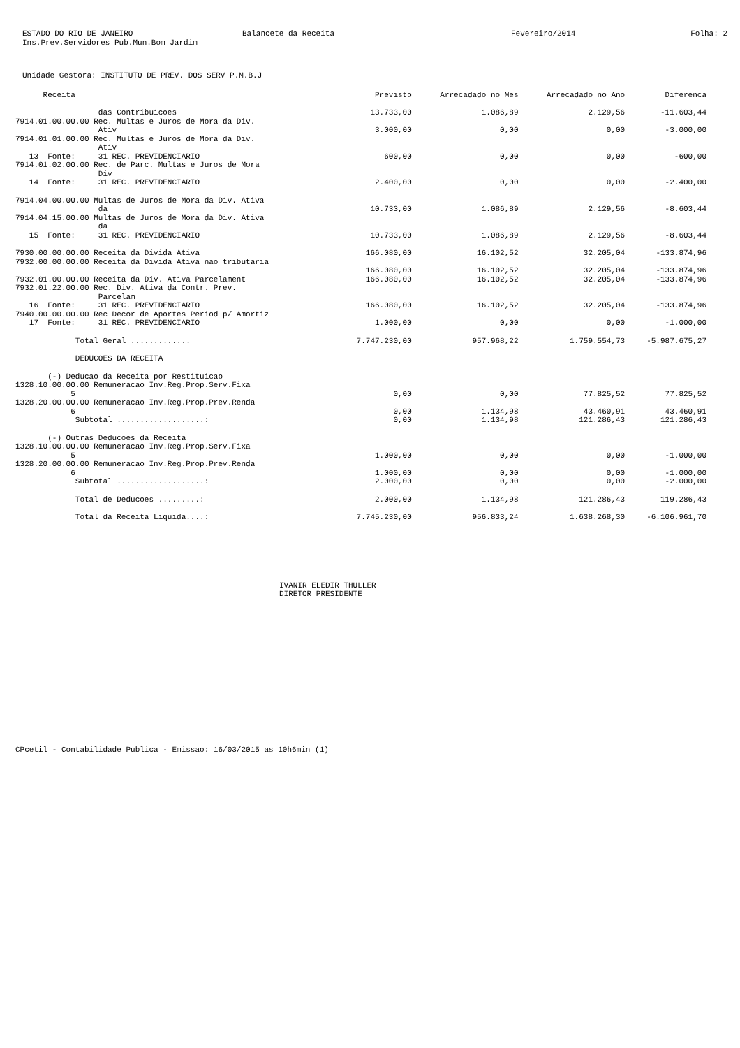ESTADO DO RIO DE JANEIRO
Ins.Prev.Servidores Pub.Mun.Bom Jardim
Balancete da Receita
Fevereiro/2014
Folha: 2
Unidade Gestora: INSTITUTO DE PREV. DOS SERV P.M.B.J
| Receita | Previsto | Arrecadado no Mes | Arrecadado no Ano | Diferenca |
| --- | --- | --- | --- | --- |
| das Contribuicoes | 13.733,00 | 1.086,89 | 2.129,56 | -11.603,44 |
| 7914.01.00.00.00 Rec. Multas e Juros de Mora da Div. Ativ | 3.000,00 | 0,00 | 0,00 | -3.000,00 |
| 7914.01.01.00.00 Rec. Multas e Juros de Mora da Div. Ativ 13 Fonte: 31 REC. PREVIDENCIARIO | 600,00 | 0,00 | 0,00 | -600,00 |
| 7914.01.02.00.00 Rec. de Parc. Multas e Juros de Mora Div 14 Fonte: 31 REC. PREVIDENCIARIO | 2.400,00 | 0,00 | 0,00 | -2.400,00 |
| 7914.04.00.00.00 Multas de Juros de Mora da Div. Ativa da | 10.733,00 | 1.086,89 | 2.129,56 | -8.603,44 |
| 7914.04.15.00.00 Multas de Juros de Mora da Div. Ativa da 15 Fonte: 31 REC. PREVIDENCIARIO | 10.733,00 | 1.086,89 | 2.129,56 | -8.603,44 |
| 7930.00.00.00.00 Receita da Divida Ativa | 166.080,00 | 16.102,52 | 32.205,04 | -133.874,96 |
| 7932.00.00.00.00 Receita da Divida Ativa nao tributaria | 166.080,00 | 16.102,52 | 32.205,04 | -133.874,96 |
| 7932.01.00.00.00 Receita da Div. Ativa Parcelament | 166.080,00 | 16.102,52 | 32.205,04 | -133.874,96 |
| 7932.01.22.00.00 Rec. Div. Ativa da Contr. Prev. Parcelam 16 Fonte: 31 REC. PREVIDENCIARIO | 166.080,00 | 16.102,52 | 32.205,04 | -133.874,96 |
| 7940.00.00.00.00 Rec Decor de Aportes Period p/ Amortiz 17 Fonte: 31 REC. PREVIDENCIARIO | 1.000,00 | 0,00 | 0,00 | -1.000,00 |
| Total Geral ............. | 7.747.230,00 | 957.968,22 | 1.759.554,73 | -5.987.675,27 |
| DEDUCOES DA RECEITA | | | | |
| (-) Deducao da Receita por Restituicao | | | | |
| 1328.10.00.00.00 Remuneracao Inv.Reg.Prop.Serv.Fixa 5 | 0,00 | 0,00 | 77.825,52 | 77.825,52 |
| 1328.20.00.00.00 Remuneracao Inv.Reg.Prop.Prev.Renda 6 | 0,00 | 1.134,98 | 43.460,91 | 43.460,91 |
| Subtotal ...................: | 0,00 | 1.134,98 | 121.286,43 | 121.286,43 |
| (-) Outras Deducoes da Receita | | | | |
| 1328.10.00.00.00 Remuneracao Inv.Reg.Prop.Serv.Fixa 5 | 1.000,00 | 0,00 | 0,00 | -1.000,00 |
| 1328.20.00.00.00 Remuneracao Inv.Reg.Prop.Prev.Renda 6 | 1.000,00 | 0,00 | 0,00 | -1.000,00 |
| Subtotal ...................: | 2.000,00 | 0,00 | 0,00 | -2.000,00 |
| Total de Deducoes .........: | 2.000,00 | 1.134,98 | 121.286,43 | 119.286,43 |
| Total da Receita Liquida....: | 7.745.230,00 | 956.833,24 | 1.638.268,30 | -6.106.961,70 |
IVANIR ELEDIR THULLER
DIRETOR PRESIDENTE
CPcetil - Contabilidade Publica - Emissao: 16/03/2015 as 10h6min (1)